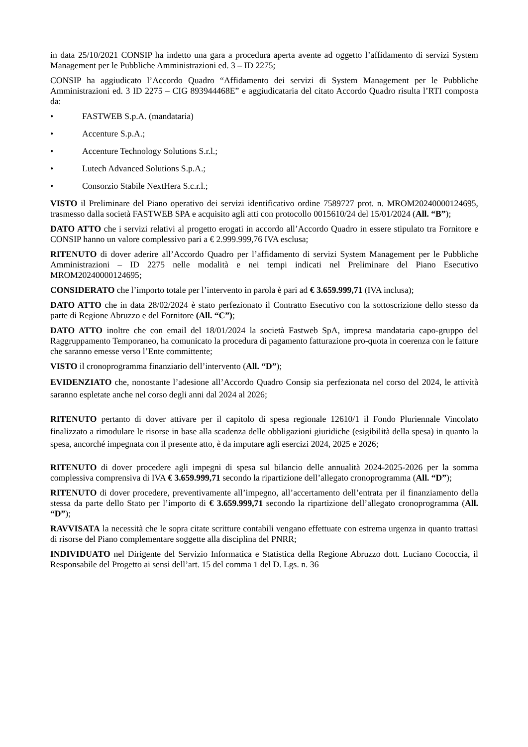in data 25/10/2021 CONSIP ha indetto una gara a procedura aperta avente ad oggetto l’affidamento di servizi System Management per le Pubbliche Amministrazioni ed. 3 – ID 2275;
CONSIP ha aggiudicato l’Accordo Quadro “Affidamento dei servizi di System Management per le Pubbliche Amministrazioni ed. 3 ID 2275 – CIG 893944468E” e aggiudicataria del citato Accordo Quadro risulta l’RTI composta da:
• FASTWEB S.p.A. (mandataria)
• Accenture S.p.A.;
• Accenture Technology Solutions S.r.l.;
• Lutech Advanced Solutions S.p.A.;
• Consorzio Stabile NextHera S.c.r.l.;
VISTO il Preliminare del Piano operativo dei servizi identificativo ordine 7589727 prot. n. MROM20240000124695, trasmesso dalla società FASTWEB SPA e acquisito agli atti con protocollo 0015610/24 del 15/01/2024 (All. “B”);
DATO ATTO che i servizi relativi al progetto erogati in accordo all’Accordo Quadro in essere stipulato tra Fornitore e CONSIP hanno un valore complessivo pari a € 2.999.999,76 IVA esclusa;
RITENUTO di dover aderire all’Accordo Quadro per l’affidamento di servizi System Management per le Pubbliche Amministrazioni – ID 2275 nelle modalità e nei tempi indicati nel Preliminare del Piano Esecutivo MROM20240000124695;
CONSIDERATO che l’importo totale per l’intervento in parola è pari ad € 3.659.999,71 (IVA inclusa);
DATO ATTO che in data 28/02/2024 è stato perfezionato il Contratto Esecutivo con la sottoscrizione dello stesso da parte di Regione Abruzzo e del Fornitore (All. “C”);
DATO ATTO inoltre che con email del 18/01/2024 la società Fastweb SpA, impresa mandataria capo-gruppo del Raggruppamento Temporaneo, ha comunicato la procedura di pagamento fatturazione pro-quota in coerenza con le fatture che saranno emesse verso l’Ente committente;
VISTO il cronoprogramma finanziario dell’intervento (All. “D”);
EVIDENZIATO che, nonostante l’adesione all’Accordo Quadro Consip sia perfezionata nel corso del 2024, le attività saranno espletate anche nel corso degli anni dal 2024 al 2026;
RITENUTO pertanto di dover attivare per il capitolo di spesa regionale 12610/1 il Fondo Pluriennale Vincolato finalizzato a rimodulare le risorse in base alla scadenza delle obbligazioni giuridiche (esigibilità della spesa) in quanto la spesa, ancorché impegnata con il presente atto, è da imputare agli esercizi 2024, 2025 e 2026;
RITENUTO di dover procedere agli impegni di spesa sul bilancio delle annualità 2024-2025-2026 per la somma complessiva comprensiva di IVA € 3.659.999,71 secondo la ripartizione dell’allegato cronoprogramma (All. “D”);
RITENUTO di dover procedere, preventivamente all’impegno, all’accertamento dell’entrata per il finanziamento della stessa da parte dello Stato per l’importo di € 3.659.999,71 secondo la ripartizione dell’allegato cronoprogramma (All. “D”);
RAVVISATA la necessità che le sopra citate scritture contabili vengano effettuate con estrema urgenza in quanto trattasi di risorse del Piano complementare soggette alla disciplina del PNRR;
INDIVIDUATO nel Dirigente del Servizio Informatica e Statistica della Regione Abruzzo dott. Luciano Cococcia, il Responsabile del Progetto ai sensi dell’art. 15 del comma 1 del D. Lgs. n. 36